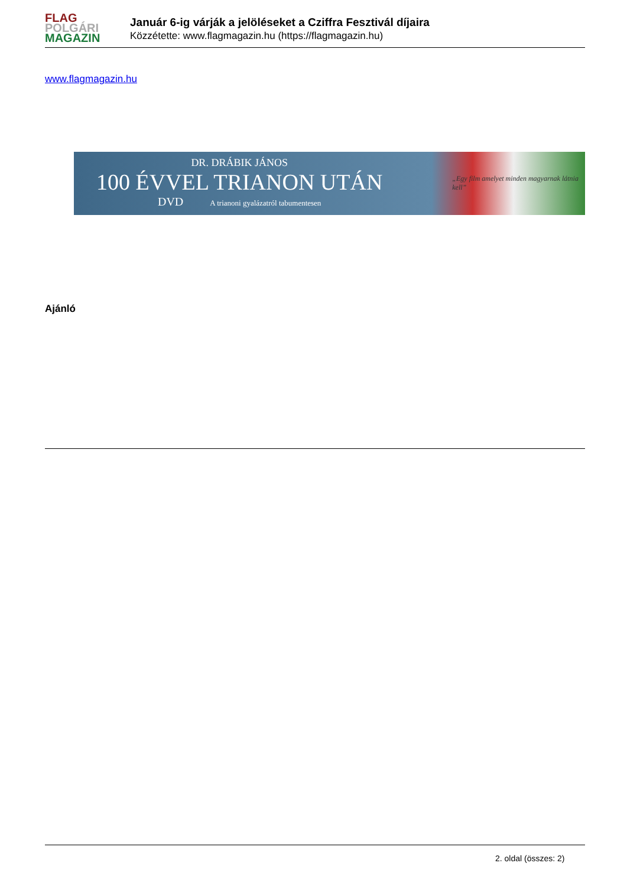FLAG
POLGÁRI
MAGAZIN
Január 6-ig várják a jelöléseket a Cziffra Fesztivál díjaira
Közzétette: www.flagmagazin.hu (https://flagmagazin.hu)
www.flagmagazin.hu
DR. DRÁBIK JÁNOS
100 ÉVVEL TRIANON UTÁN
DVD A trianoni gyalázatról tabumentesen
„Egy film amelyet minden magyarnak látnia kell”
Ajánló
2. oldal (összes: 2)